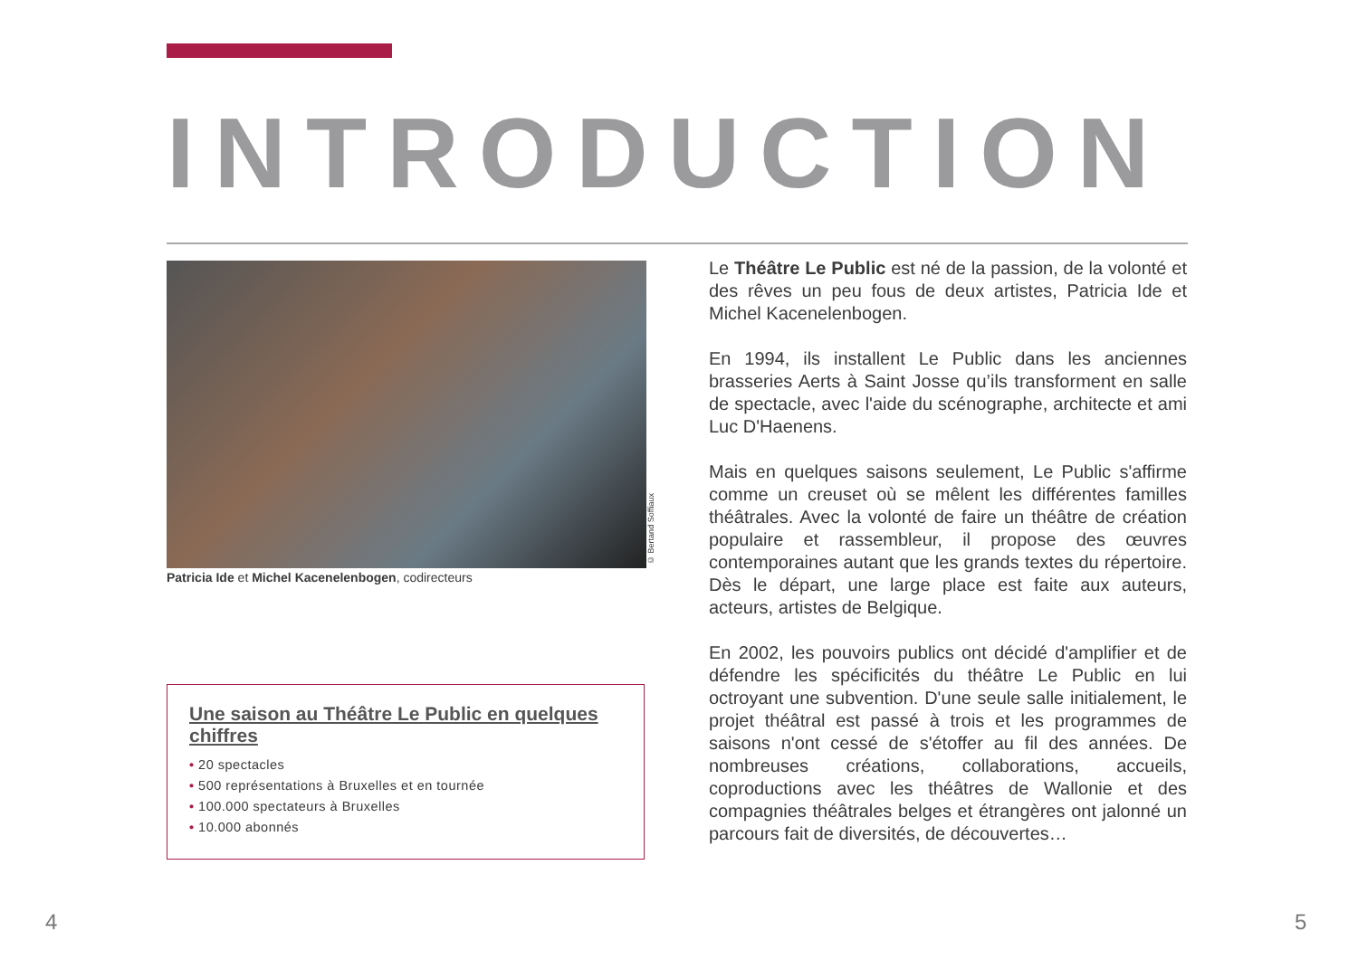INTRODUCTION
Patricia Ide et Michel Kacenelenbogen, codirecteurs
© Bertand Soffiaux
Une saison au Théâtre Le Public en quelques chiffres
• 20 spectacles
• 500 représentations à Bruxelles et en tournée
• 100.000 spectateurs à Bruxelles
• 10.000 abonnés
Le Théâtre Le Public est né de la passion, de la volonté et des rêves un peu fous de deux artistes, Patricia Ide et Michel Kacenelenbogen.
En 1994, ils installent Le Public dans les anciennes brasseries Aerts à Saint Josse qu’ils transforment en salle de spectacle, avec l'aide du scénographe, architecte et ami Luc D'Haenens.
Mais en quelques saisons seulement, Le Public s'affirme comme un creuset où se mêlent les différentes familles théâtrales. Avec la volonté de faire un théâtre de création populaire et rassembleur, il propose des œuvres contemporaines autant que les grands textes du répertoire. Dès le départ, une large place est faite aux auteurs, acteurs, artistes de Belgique.
En 2002, les pouvoirs publics ont décidé d'amplifier et de défendre les spécificités du théâtre Le Public en lui octroyant une subvention. D'une seule salle initialement, le projet théâtral est passé à trois et les programmes de saisons n'ont cessé de s'étoffer au fil des années. De nombreuses créations, collaborations, accueils, coproductions avec les théâtres de Wallonie et des compagnies théâtrales belges et étrangères ont jalonné un parcours fait de diversités, de découvertes…
4 5